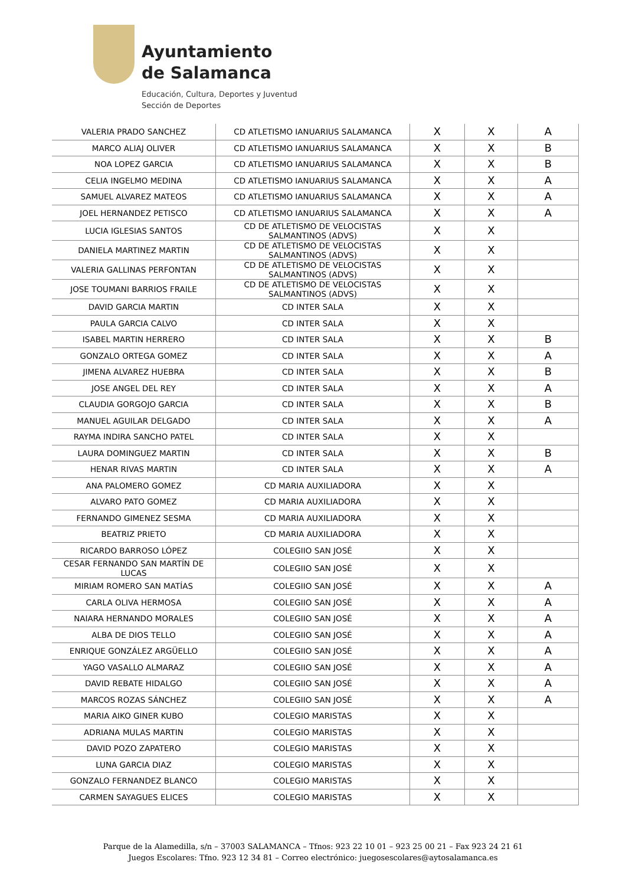Ayuntamiento
de Salamanca
Educación, Cultura, Deportes y Juventud
Sección de Deportes
| VALERIA PRADO SANCHEZ | CD ATLETISMO IANUARIUS SALAMANCA | X | X | A |
| MARCO ALIAJ OLIVER | CD ATLETISMO IANUARIUS SALAMANCA | X | X | B |
| NOA LOPEZ GARCIA | CD ATLETISMO IANUARIUS SALAMANCA | X | X | B |
| CELIA INGELMO MEDINA | CD ATLETISMO IANUARIUS SALAMANCA | X | X | A |
| SAMUEL ALVAREZ MATEOS | CD ATLETISMO IANUARIUS SALAMANCA | X | X | A |
| JOEL HERNANDEZ PETISCO | CD ATLETISMO IANUARIUS SALAMANCA | X | X | A |
| LUCIA IGLESIAS SANTOS | CD DE ATLETISMO DE VELOCISTAS SALMANTINOS (ADVS) | X | X | |
| DANIELA MARTINEZ MARTIN | CD DE ATLETISMO DE VELOCISTAS SALMANTINOS (ADVS) | X | X | |
| VALERIA GALLINAS PERFONTAN | CD DE ATLETISMO DE VELOCISTAS SALMANTINOS (ADVS) | X | X | |
| JOSE TOUMANI BARRIOS FRAILE | CD DE ATLETISMO DE VELOCISTAS SALMANTINOS (ADVS) | X | X | |
| DAVID GARCIA MARTIN | CD INTER SALA | X | X | |
| PAULA GARCIA CALVO | CD INTER SALA | X | X | |
| ISABEL MARTIN HERRERO | CD INTER SALA | X | X | B |
| GONZALO ORTEGA GOMEZ | CD INTER SALA | X | X | A |
| JIMENA ALVAREZ HUEBRA | CD INTER SALA | X | X | B |
| JOSE ANGEL DEL REY | CD INTER SALA | X | X | A |
| CLAUDIA GORGOJO GARCIA | CD INTER SALA | X | X | B |
| MANUEL AGUILAR DELGADO | CD INTER SALA | X | X | A |
| RAYMA INDIRA SANCHO PATEL | CD INTER SALA | X | X | |
| LAURA DOMINGUEZ MARTIN | CD INTER SALA | X | X | B |
| HENAR RIVAS MARTIN | CD INTER SALA | X | X | A |
| ANA PALOMERO GOMEZ | CD MARIA AUXILIADORA | X | X | |
| ALVARO PATO GOMEZ | CD MARIA AUXILIADORA | X | X | |
| FERNANDO GIMENEZ SESMA | CD MARIA AUXILIADORA | X | X | |
| BEATRIZ PRIETO | CD MARIA AUXILIADORA | X | X | |
| RICARDO BARROSO LÓPEZ | COLEGIIO SAN JOSÉ | X | X | |
| CESAR FERNANDO SAN MARTÍN DE LUCAS | COLEGIIO SAN JOSÉ | X | X | |
| MIRIAM ROMERO SAN MATÍAS | COLEGIIO SAN JOSÉ | X | X | A |
| CARLA OLIVA HERMOSA | COLEGIIO SAN JOSÉ | X | X | A |
| NAIARA HERNANDO MORALES | COLEGIIO SAN JOSÉ | X | X | A |
| ALBA DE DIOS TELLO | COLEGIIO SAN JOSÉ | X | X | A |
| ENRIQUE GONZÁLEZ ARGÜELLO | COLEGIIO SAN JOSÉ | X | X | A |
| YAGO VASALLO ALMARAZ | COLEGIIO SAN JOSÉ | X | X | A |
| DAVID REBATE HIDALGO | COLEGIIO SAN JOSÉ | X | X | A |
| MARCOS ROZAS SÁNCHEZ | COLEGIIO SAN JOSÉ | X | X | A |
| MARIA AIKO GINER KUBO | COLEGIO MARISTAS | X | X | |
| ADRIANA MULAS MARTIN | COLEGIO MARISTAS | X | X | |
| DAVID POZO ZAPATERO | COLEGIO MARISTAS | X | X | |
| LUNA GARCIA DIAZ | COLEGIO MARISTAS | X | X | |
| GONZALO FERNANDEZ BLANCO | COLEGIO MARISTAS | X | X | |
| CARMEN SAYAGUES ELICES | COLEGIO MARISTAS | X | X | |
Parque de la Alamedilla, s/n – 37003 SALAMANCA – Tfnos: 923 22 10 01 – 923 25 00 21 – Fax 923 24 21 61
Juegos Escolares: Tfno. 923 12 34 81 – Correo electrónico: juegosescolares@aytosalamanca.es